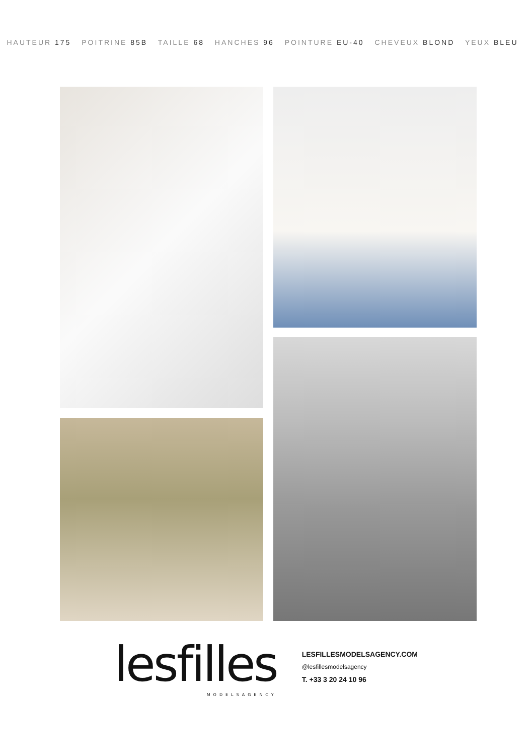HAUTEUR 175 POITRINE 85B TAILLE 68 HANCHES 96 POINTURE EU-40 CHEVEUX BLOND YEUX BLEU
lesfilles
MODELSAGENCY
LESFILLESMODELSAGENCY.COM
@lesfillesmodelsagency
T. +33 3 20 24 10 96